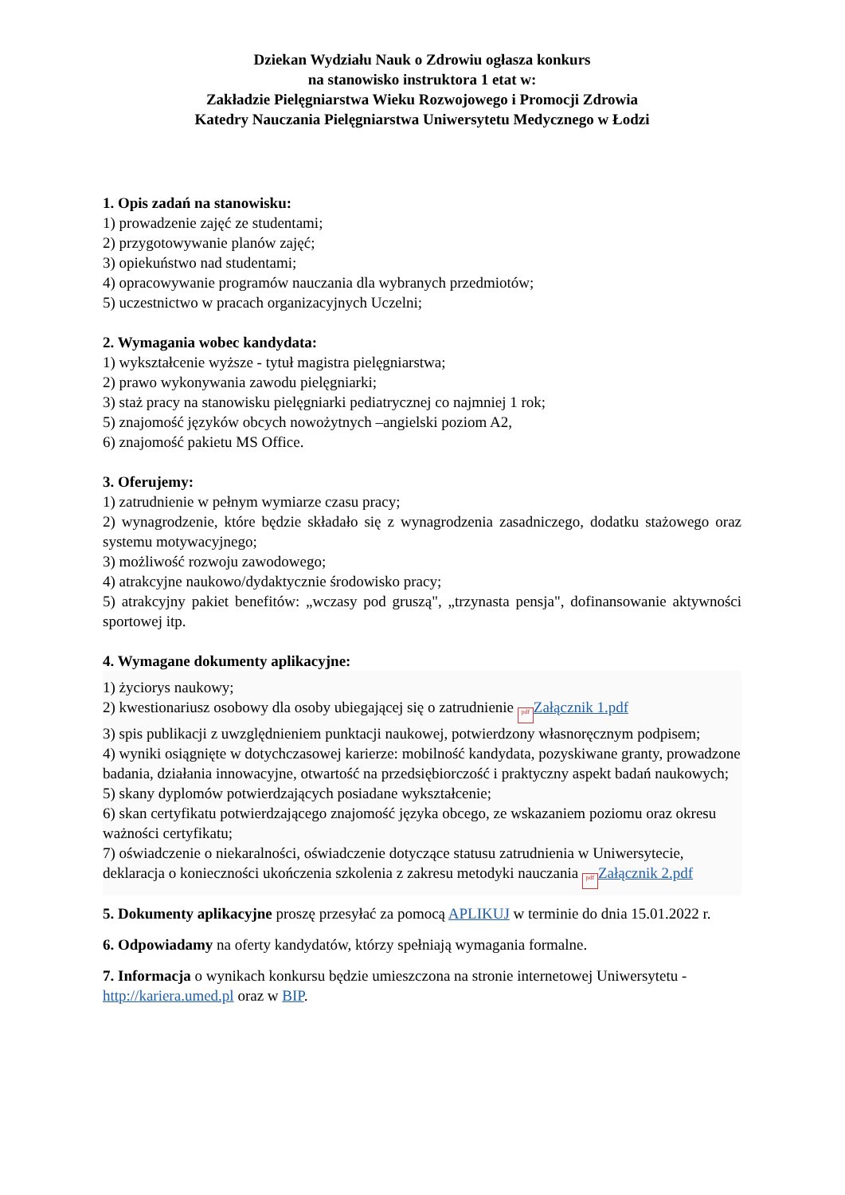Dziekan Wydziału Nauk o Zdrowiu ogłasza konkurs
na stanowisko instruktora 1 etat w:
Zakładzie Pielęgniarstwa Wieku Rozwojowego i Promocji Zdrowia
Katedry Nauczania Pielęgniarstwa Uniwersytetu Medycznego w Łodzi
1. Opis zadań na stanowisku:
1) prowadzenie zajęć ze studentami;
2) przygotowywanie planów zajęć;
3) opiekuństwo nad studentami;
4) opracowywanie programów nauczania dla wybranych przedmiotów;
5) uczestnictwo w pracach organizacyjnych Uczelni;
2. Wymagania wobec kandydata:
1) wykształcenie wyższe - tytuł magistra pielęgniarstwa;
2) prawo wykonywania zawodu pielęgniarki;
3) staż pracy na stanowisku pielęgniarki pediatrycznej co najmniej 1 rok;
5) znajomość języków obcych nowożytnych –angielski poziom A2,
6) znajomość pakietu MS Office.
3. Oferujemy:
1) zatrudnienie w pełnym wymiarze czasu pracy;
2) wynagrodzenie, które będzie składało się z wynagrodzenia zasadniczego, dodatku stażowego oraz systemu motywacyjnego;
3) możliwość rozwoju zawodowego;
4) atrakcyjne naukowo/dydaktycznie środowisko pracy;
5) atrakcyjny pakiet benefitów: „wczasy pod gruszą", „trzynasta pensja", dofinansowanie aktywności sportowej itp.
4. Wymagane dokumenty aplikacyjne:
1) życiorys naukowy;
2) kwestionariusz osobowy dla osoby ubiegającej się o zatrudnienie pdf Załącznik 1.pdf
3) spis publikacji z uwzględnieniem punktacji naukowej, potwierdzony własnoręcznym podpisem;
4) wyniki osiągnięte w dotychczasowej karierze: mobilność kandydata, pozyskiwane granty, prowadzone badania, działania innowacyjne, otwartość na przedsiębiorczość i praktyczny aspekt badań naukowych;
5) skany dyplomów potwierdzających posiadane wykształcenie;
6) skan certyfikatu potwierdzającego znajomość języka obcego, ze wskazaniem poziomu oraz okresu ważności certyfikatu;
7) oświadczenie o niekaralności, oświadczenie dotyczące statusu zatrudnienia w Uniwersytecie, deklaracja o konieczności ukończenia szkolenia z zakresu metodyki nauczania pdf Załącznik 2.pdf
5. Dokumenty aplikacyjne proszę przesyłać za pomocą APLIKUJ w terminie do dnia 15.01.2022 r.
6. Odpowiadamy na oferty kandydatów, którzy spełniają wymagania formalne.
7. Informacja o wynikach konkursu będzie umieszczona na stronie internetowej Uniwersytetu - http://kariera.umed.pl oraz w BIP.